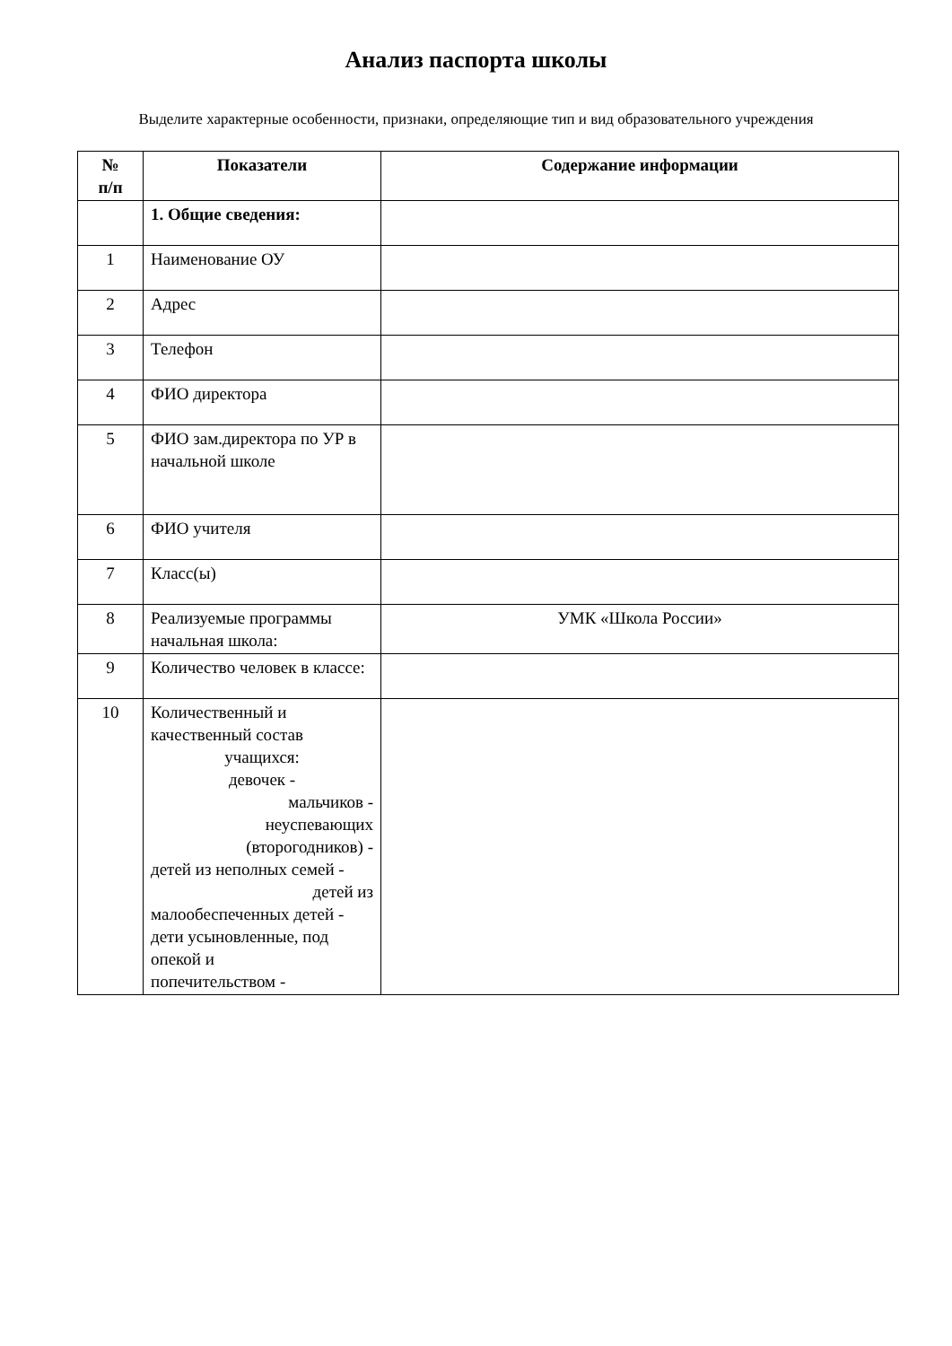Анализ паспорта школы
Выделите характерные особенности, признаки, определяющие тип и вид образовательного учреждения
| № п/п | Показатели | Содержание информации |
| --- | --- | --- |
| | 1. Общие сведения: | |
| 1 | Наименование ОУ | |
| 2 | Адрес | |
| 3 | Телефон | |
| 4 | ФИО директора | |
| 5 | ФИО зам.директора по УР в начальной школе | |
| 6 | ФИО учителя | |
| 7 | Класс(ы) | |
| 8 | Реализуемые программы начальная школа: | УМК «Школа России» |
| 9 | Количество человек в классе: | |
| 10 | Количественный и качественный состав учащихся: девочек - мальчиков - неуспевающих (второгодников) - детей из неполных семей - детей из малообеспеченных детей - дети усыновленные, под опекой и попечительством - | |